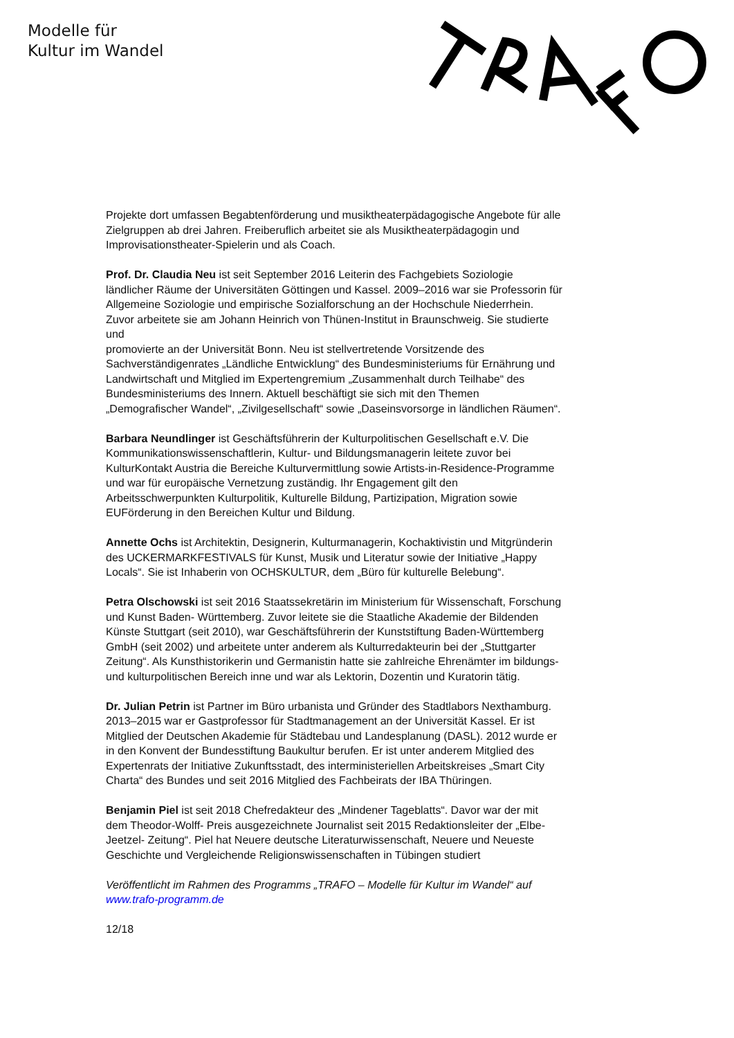Modelle für
Kultur im Wandel
Projekte dort umfassen Begabtenförderung und musiktheaterpädagogische Angebote für alle Zielgruppen ab drei Jahren. Freiberuflich arbeitet sie als Musiktheaterpädagogin und Improvisationstheater-Spielerin und als Coach.
Prof. Dr. Claudia Neu ist seit September 2016 Leiterin des Fachgebiets Soziologie ländlicher Räume der Universitäten Göttingen und Kassel. 2009–2016 war sie Professorin für Allgemeine Soziologie und empirische Sozialforschung an der Hochschule Niederrhein. Zuvor arbeitete sie am Johann Heinrich von Thünen-Institut in Braunschweig. Sie studierte und
promovierte an der Universität Bonn. Neu ist stellvertretende Vorsitzende des Sachverständigenrates „Ländliche Entwicklung“ des Bundesministeriums für Ernährung und Landwirtschaft und Mitglied im Expertengremium „Zusammenhalt durch Teilhabe“ des Bundesministeriums des Innern. Aktuell beschäftigt sie sich mit den Themen „Demografischer Wandel“, „Zivilgesellschaft“ sowie „Daseinsvorsorge in ländlichen Räumen“.
Barbara Neundlinger ist Geschäftsführerin der Kulturpolitischen Gesellschaft e.V. Die Kommunikationswissenschaftlerin, Kultur- und Bildungsmanagerin leitete zuvor bei KulturKontakt Austria die Bereiche Kulturvermittlung sowie Artists-in-Residence-Programme und war für europäische Vernetzung zuständig. Ihr Engagement gilt den Arbeitsschwerpunkten Kulturpolitik, Kulturelle Bildung, Partizipation, Migration sowie EUFörderung in den Bereichen Kultur und Bildung.
Annette Ochs ist Architektin, Designerin, Kulturmanagerin, Kochaktivistin und Mitgründerin des UCKERMARKFESTIVALS für Kunst, Musik und Literatur sowie der Initiative „Happy Locals“. Sie ist Inhaberin von OCHSKULTUR, dem „Büro für kulturelle Belebung“.
Petra Olschowski ist seit 2016 Staatssekretärin im Ministerium für Wissenschaft, Forschung und Kunst Baden- Württemberg. Zuvor leitete sie die Staatliche Akademie der Bildenden Künste Stuttgart (seit 2010), war Geschäftsführerin der Kunststiftung Baden-Württemberg GmbH (seit 2002) und arbeitete unter anderem als Kulturredakteurin bei der „Stuttgarter Zeitung“. Als Kunsthistorikerin und Germanistin hatte sie zahlreiche Ehrenämter im bildungs- und kulturpolitischen Bereich inne und war als Lektorin, Dozentin und Kuratorin tätig.
Dr. Julian Petrin ist Partner im Büro urbanista und Gründer des Stadtlabors Nexthamburg. 2013–2015 war er Gastprofessor für Stadtmanagement an der Universität Kassel. Er ist Mitglied der Deutschen Akademie für Städtebau und Landesplanung (DASL). 2012 wurde er in den Konvent der Bundesstiftung Baukultur berufen. Er ist unter anderem Mitglied des Expertenrats der Initiative Zukunftsstadt, des interministeriellen Arbeitskreises „Smart City Charta“ des Bundes und seit 2016 Mitglied des Fachbeirats der IBA Thüringen.
Benjamin Piel ist seit 2018 Chefredakteur des „Mindener Tageblatts“. Davor war der mit dem Theodor-Wolff- Preis ausgezeichnete Journalist seit 2015 Redaktionsleiter der „Elbe-Jeetzel- Zeitung“. Piel hat Neuere deutsche Literaturwissenschaft, Neuere und Neueste Geschichte und Vergleichende Religionswissenschaften in Tübingen studiert
Veröffentlicht im Rahmen des Programms „TRAFO – Modelle für Kultur im Wandel“ auf www.trafo-programm.de
12/18